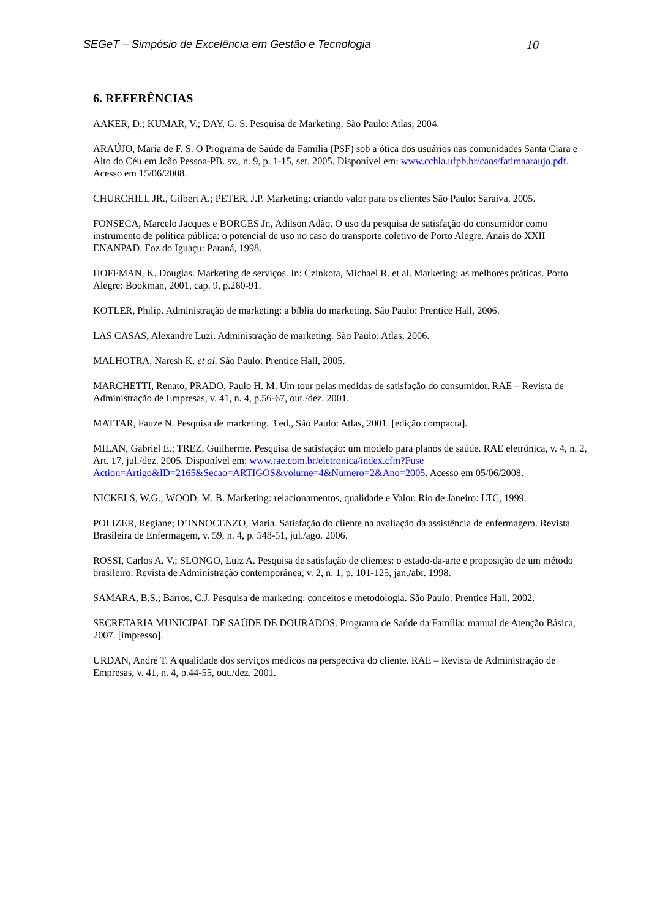SEGeT – Simpósio de Excelência em Gestão e Tecnologia 10
6. REFERÊNCIAS
AAKER, D.; KUMAR, V.; DAY, G. S. Pesquisa de Marketing. São Paulo: Atlas, 2004.
ARAÚJO, Maria de F. S. O Programa de Saúde da Família (PSF) sob a ótica dos usuários nas comunidades Santa Clara e Alto do Céu em João Pessoa-PB. sv., n. 9, p. 1-15, set. 2005. Disponível em: www.cchla.ufpb.br/caos/fatimaaraujo.pdf. Acesso em 15/06/2008.
CHURCHILL JR., Gilbert A.; PETER, J.P. Marketing: criando valor para os clientes São Paulo: Saraiva, 2005.
FONSECA, Marcelo Jacques e BORGES Jr., Adilson Adão. O uso da pesquisa de satisfação do consumidor como instrumento de política pública: o potencial de uso no caso do transporte coletivo de Porto Alegre. Anais do XXII ENANPAD. Foz do Iguaçu: Paraná, 1998.
HOFFMAN, K. Douglas. Marketing de serviços. In: Czinkota, Michael R. et al. Marketing: as melhores práticas. Porto Alegre: Bookman, 2001, cap. 9, p.260-91.
KOTLER, Philip. Administração de marketing: a bíblia do marketing. São Paulo: Prentice Hall, 2006.
LAS CASAS, Alexandre Luzi. Administração de marketing. São Paulo: Atlas, 2006.
MALHOTRA, Naresh K. et al. São Paulo: Prentice Hall, 2005.
MARCHETTI, Renato; PRADO, Paulo H. M. Um tour pelas medidas de satisfação do consumidor. RAE – Revista de Administração de Empresas, v. 41, n. 4, p.56-67, out./dez. 2001.
MATTAR, Fauze N. Pesquisa de marketing. 3 ed., São Paulo: Atlas, 2001. [edição compacta].
MILAN, Gabriel E.; TREZ, Guilherme. Pesquisa de satisfação: um modelo para planos de saúde. RAE eletrônica, v. 4, n. 2, Art. 17, jul./dez. 2005. Disponível em: www.rae.com.br/eletronica/index.cfm?Fuse Action=Artigo&ID=2165&Secao=ARTIGOS&volume=4&Numero=2&Ano=2005. Acesso em 05/06/2008.
NICKELS, W.G.; WOOD, M. B. Marketing: relacionamentos, qualidade e Valor. Rio de Janeiro: LTC, 1999.
POLIZER, Regiane; D’INNOCENZO, Maria. Satisfação do cliente na avaliação da assistência de enfermagem. Revista Brasileira de Enfermagem, v. 59, n. 4, p. 548-51, jul./ago. 2006.
ROSSI, Carlos A. V.; SLONGO, Luiz A. Pesquisa de satisfação de clientes: o estado-da-arte e proposição de um método brasileiro. Revista de Administração contemporânea, v. 2, n. 1, p. 101-125, jan./abr. 1998.
SAMARA, B.S.; Barros, C.J. Pesquisa de marketing: conceitos e metodologia. São Paulo: Prentice Hall, 2002.
SECRETARIA MUNICIPAL DE SAÚDE DE DOURADOS. Programa de Saúde da Família: manual de Atenção Básica, 2007. [impresso].
URDAN, André T. A qualidade dos serviços médicos na perspectiva do cliente. RAE – Revista de Administração de Empresas, v. 41, n. 4, p.44-55, out./dez. 2001.